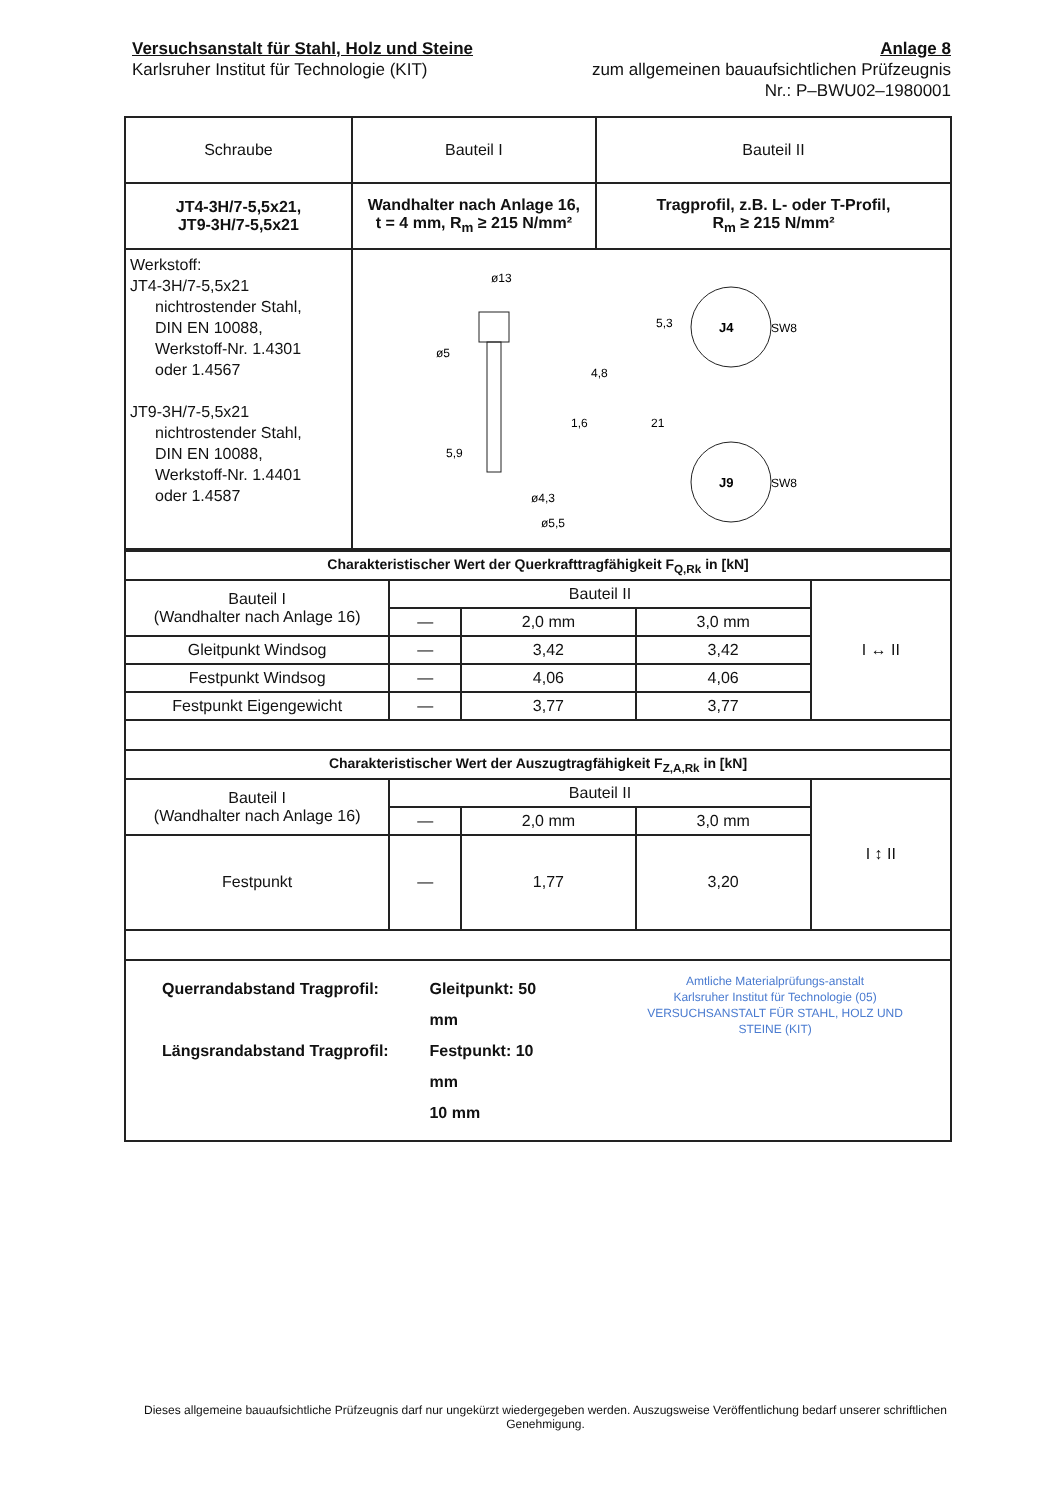Versuchsanstalt für Stahl, Holz und Steine
Karlsruher Institut für Technologie (KIT)
Anlage 8
zum allgemeinen bauaufsichtlichen Prüfzeugnis
Nr.: P–BWU02–1980001
| Schraube | Bauteil I | Bauteil II |
| JT4-3H/7-5,5x21, JT9-3H/7-5,5x21 | Wandhalter nach Anlage 16, t = 4 mm, R<sub>m</sub> ≥ 215 N/mm² | Tragprofil, z.B. L- oder T-Profil, R<sub>m</sub> ≥ 215 N/mm² |
| Werkstoff: JT4-3H/7-5,5x21 nichtrostender Stahl, DIN EN 10088, Werkstoff-Nr. 1.4301 oder 1.4567 JT9-3H/7-5,5x21 nichtrostender Stahl, DIN EN 10088, Werkstoff-Nr. 1.4401 oder 1.4587 | ø13 ø5 ø4,3 ø5,5 4,8 1,6 21 5,3 5,9 J4 SW8 J9 SW8 | |
| Charakteristischer Wert der Querkrafttragfähigkeit F<sub>Q,Rk</sub> in [kN] | | | | |
| Bauteil I (Wandhalter nach Anlage 16) | Bauteil II | | | I ↔ II |
| | — | 2,0 mm | 3,0 mm | |
| Gleitpunkt Windsog | — | 3,42 | 3,42 | |
| Festpunkt Windsog | — | 4,06 | 4,06 | |
| Festpunkt Eigengewicht | — | 3,77 | 3,77 | |
| Charakteristischer Wert der Auszugtragfähigkeit F<sub>Z,A,Rk</sub> in [kN] | | | | |
| Bauteil I (Wandhalter nach Anlage 16) | Bauteil II | | | I ↕ II |
| | — | 2,0 mm | 3,0 mm | |
| Festpunkt | — | 1,77 | 3,20 | |
| Querrandabstand Tragprofil: Längsrandabstand Tragprofil: Gleitpunkt: 50 mm Festpunkt: 10 mm 10 mm Amtliche Materialprüfungs-anstalt Karlsruher Institut für Technologie (05) VERSUCHSANSTALT FÜR STAHL, HOLZ UND STEINE (KIT) |
Dieses allgemeine bauaufsichtliche Prüfzeugnis darf nur ungekürzt wiedergegeben werden. Auszugsweise Veröffentlichung bedarf unserer schriftlichen Genehmigung.